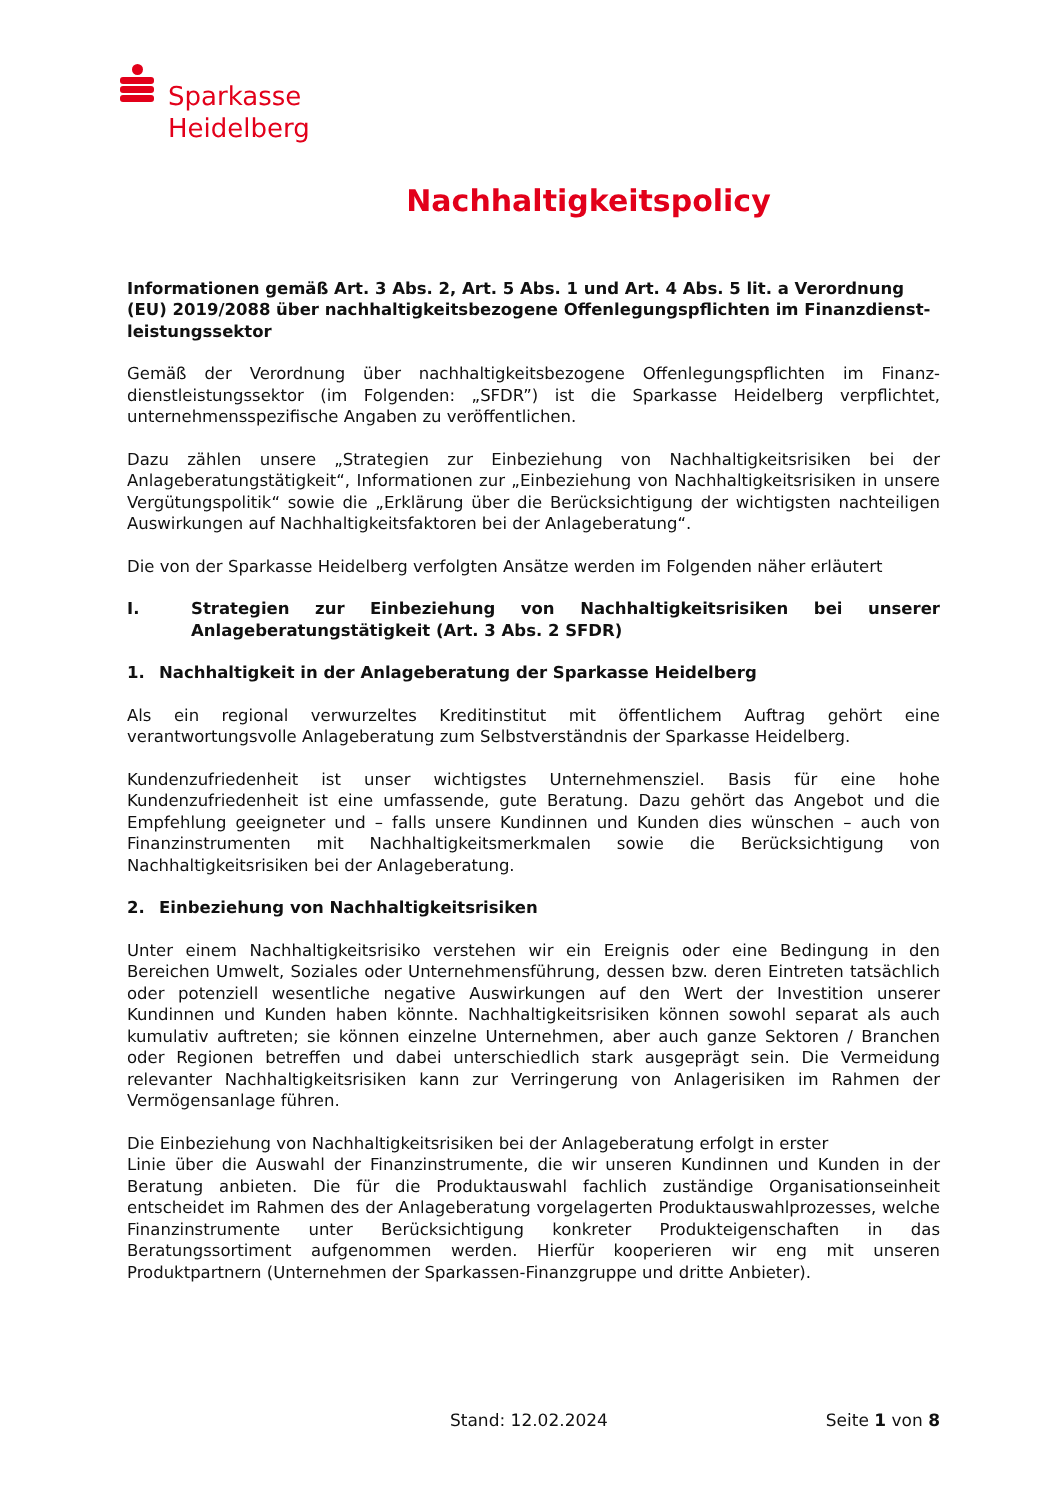Sparkasse
Heidelberg
Nachhaltigkeitspolicy
Informationen gemäß Art. 3 Abs. 2, Art. 5 Abs. 1 und Art. 4 Abs. 5 lit. a Verordnung (EU) 2019/2088 über nachhaltigkeitsbezogene Offenlegungspflichten im Finanzdienst-leistungssektor
Gemäß der Verordnung über nachhaltigkeitsbezogene Offenlegungspflichten im Finanz-dienstleistungssektor (im Folgenden: „SFDR”) ist die Sparkasse Heidelberg verpflichtet, unternehmensspezifische Angaben zu veröffentlichen.
Dazu zählen unsere „Strategien zur Einbeziehung von Nachhaltigkeitsrisiken bei der Anlageberatungstätigkeit“, Informationen zur „Einbeziehung von Nachhaltigkeitsrisiken in unsere Vergütungspolitik“ sowie die „Erklärung über die Berücksichtigung der wichtigsten nachteiligen Auswirkungen auf Nachhaltigkeitsfaktoren bei der Anlageberatung“.
Die von der Sparkasse Heidelberg verfolgten Ansätze werden im Folgenden näher erläutert
I. Strategien zur Einbeziehung von Nachhaltigkeitsrisiken bei unserer Anlageberatungstätigkeit (Art. 3 Abs. 2 SFDR)
1. Nachhaltigkeit in der Anlageberatung der Sparkasse Heidelberg
Als ein regional verwurzeltes Kreditinstitut mit öffentlichem Auftrag gehört eine verantwortungsvolle Anlageberatung zum Selbstverständnis der Sparkasse Heidelberg.
Kundenzufriedenheit ist unser wichtigstes Unternehmensziel. Basis für eine hohe Kundenzufriedenheit ist eine umfassende, gute Beratung. Dazu gehört das Angebot und die Empfehlung geeigneter und – falls unsere Kundinnen und Kunden dies wünschen – auch von Finanzinstrumenten mit Nachhaltigkeitsmerkmalen sowie die Berücksichtigung von Nachhaltigkeitsrisiken bei der Anlageberatung.
2. Einbeziehung von Nachhaltigkeitsrisiken
Unter einem Nachhaltigkeitsrisiko verstehen wir ein Ereignis oder eine Bedingung in den Bereichen Umwelt, Soziales oder Unternehmensführung, dessen bzw. deren Eintreten tatsächlich oder potenziell wesentliche negative Auswirkungen auf den Wert der Investition unserer Kundinnen und Kunden haben könnte. Nachhaltigkeitsrisiken können sowohl separat als auch kumulativ auftreten; sie können einzelne Unternehmen, aber auch ganze Sektoren / Branchen oder Regionen betreffen und dabei unterschiedlich stark ausgeprägt sein. Die Vermeidung relevanter Nachhaltigkeitsrisiken kann zur Verringerung von Anlagerisiken im Rahmen der Vermögensanlage führen.
Die Einbeziehung von Nachhaltigkeitsrisiken bei der Anlageberatung erfolgt in erster
Linie über die Auswahl der Finanzinstrumente, die wir unseren Kundinnen und Kunden in der Beratung anbieten. Die für die Produktauswahl fachlich zuständige Organisationseinheit entscheidet im Rahmen des der Anlageberatung vorgelagerten Produktauswahlprozesses, welche Finanzinstrumente unter Berücksichtigung konkreter Produkteigenschaften in das Beratungssortiment aufgenommen werden. Hierfür kooperieren wir eng mit unseren Produktpartnern (Unternehmen der Sparkassen-Finanzgruppe und dritte Anbieter).
Stand: 12.02.2024 Seite 1 von 8